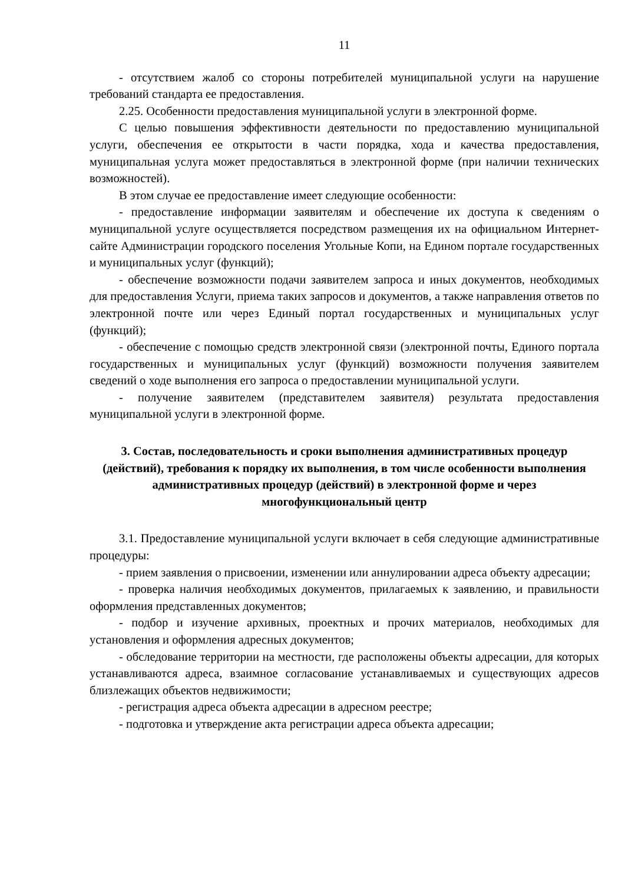11
- отсутствием жалоб со стороны потребителей муниципальной услуги на нарушение требований стандарта ее предоставления.
2.25. Особенности предоставления муниципальной услуги в электронной форме.
С целью повышения эффективности деятельности по предоставлению муниципальной услуги, обеспечения ее открытости в части порядка, хода и качества предоставления, муниципальная услуга может предоставляться в электронной форме (при наличии технических возможностей).
В этом случае ее предоставление имеет следующие особенности:
- предоставление информации заявителям и обеспечение их доступа к сведениям о муниципальной услуге осуществляется посредством размещения их на официальном Интернет-сайте Администрации городского поселения Угольные Копи, на Едином портале государственных и муниципальных услуг (функций);
- обеспечение возможности подачи заявителем запроса и иных документов, необходимых для предоставления Услуги, приема таких запросов и документов, а также направления ответов по электронной почте или через Единый портал государственных и муниципальных услуг (функций);
- обеспечение с помощью средств электронной связи (электронной почты, Единого портала государственных и муниципальных услуг (функций) возможности получения заявителем сведений о ходе выполнения его запроса о предоставлении муниципальной услуги.
- получение заявителем (представителем заявителя) результата предоставления муниципальной услуги в электронной форме.
3. Состав, последовательность и сроки выполнения административных процедур (действий), требования к порядку их выполнения, в том числе особенности выполнения административных процедур (действий) в электронной форме и через многофункциональный центр
3.1. Предоставление муниципальной услуги включает в себя следующие административные процедуры:
- прием заявления о присвоении, изменении или аннулировании адреса объекту адресации;
- проверка наличия необходимых документов, прилагаемых к заявлению, и правильности оформления представленных документов;
- подбор и изучение архивных, проектных и прочих материалов, необходимых для установления и оформления адресных документов;
- обследование территории на местности, где расположены объекты адресации, для которых устанавливаются адреса, взаимное согласование устанавливаемых и существующих адресов близлежащих объектов недвижимости;
- регистрация адреса объекта адресации в адресном реестре;
- подготовка и утверждение акта регистрации адреса объекта адресации;